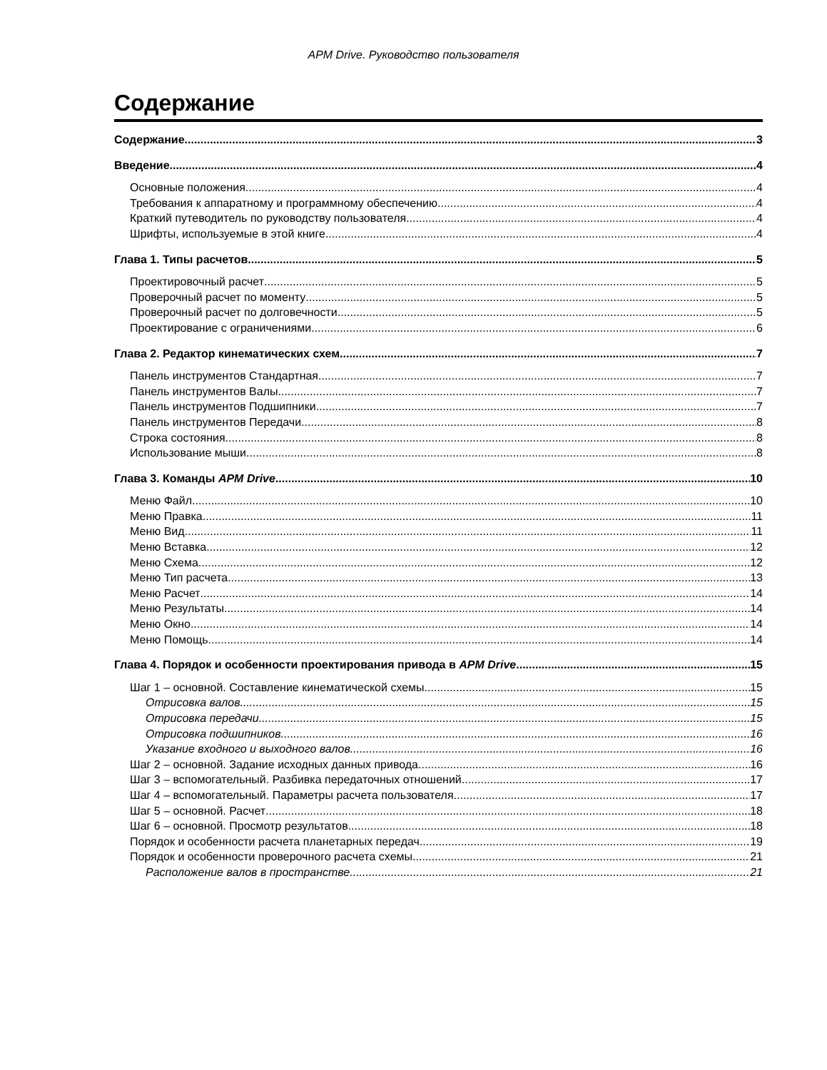APM Drive. Руководство пользователя
Содержание
Содержание 3
Введение 4
Основные положения 4
Требования к аппаратному и программному обеспечению 4
Краткий путеводитель по руководству пользователя 4
Шрифты, используемые в этой книге 4
Глава 1. Типы расчетов 5
Проектировочный расчет 5
Проверочный расчет по моменту 5
Проверочный расчет по долговечности 5
Проектирование с ограничениями 6
Глава 2. Редактор кинематических схем 7
Панель инструментов Стандартная 7
Панель инструментов Валы 7
Панель инструментов Подшипники 7
Панель инструментов Передачи 8
Строка состояния 8
Использование мыши 8
Глава 3. Команды APM Drive 10
Меню Файл 10
Меню Правка 11
Меню Вид 11
Меню Вставка 12
Меню Схема 12
Меню Тип расчета 13
Меню Расчет 14
Меню Результаты 14
Меню Окно 14
Меню Помощь 14
Глава 4. Порядок и особенности проектирования привода в APM Drive 15
Шаг 1 – основной. Составление кинематической схемы 15
Отрисовка валов 15
Отрисовка передачи 15
Отрисовка подшипников 16
Указание входного и выходного валов 16
Шаг 2 – основной. Задание исходных данных привода 16
Шаг 3 – вспомогательный. Разбивка передаточных отношений 17
Шаг 4 – вспомогательный. Параметры расчета пользователя 17
Шаг 5 – основной. Расчет 18
Шаг 6 – основной. Просмотр результатов 18
Порядок и особенности расчета планетарных передач 19
Порядок и особенности проверочного расчета схемы 21
Расположение валов в пространстве 21